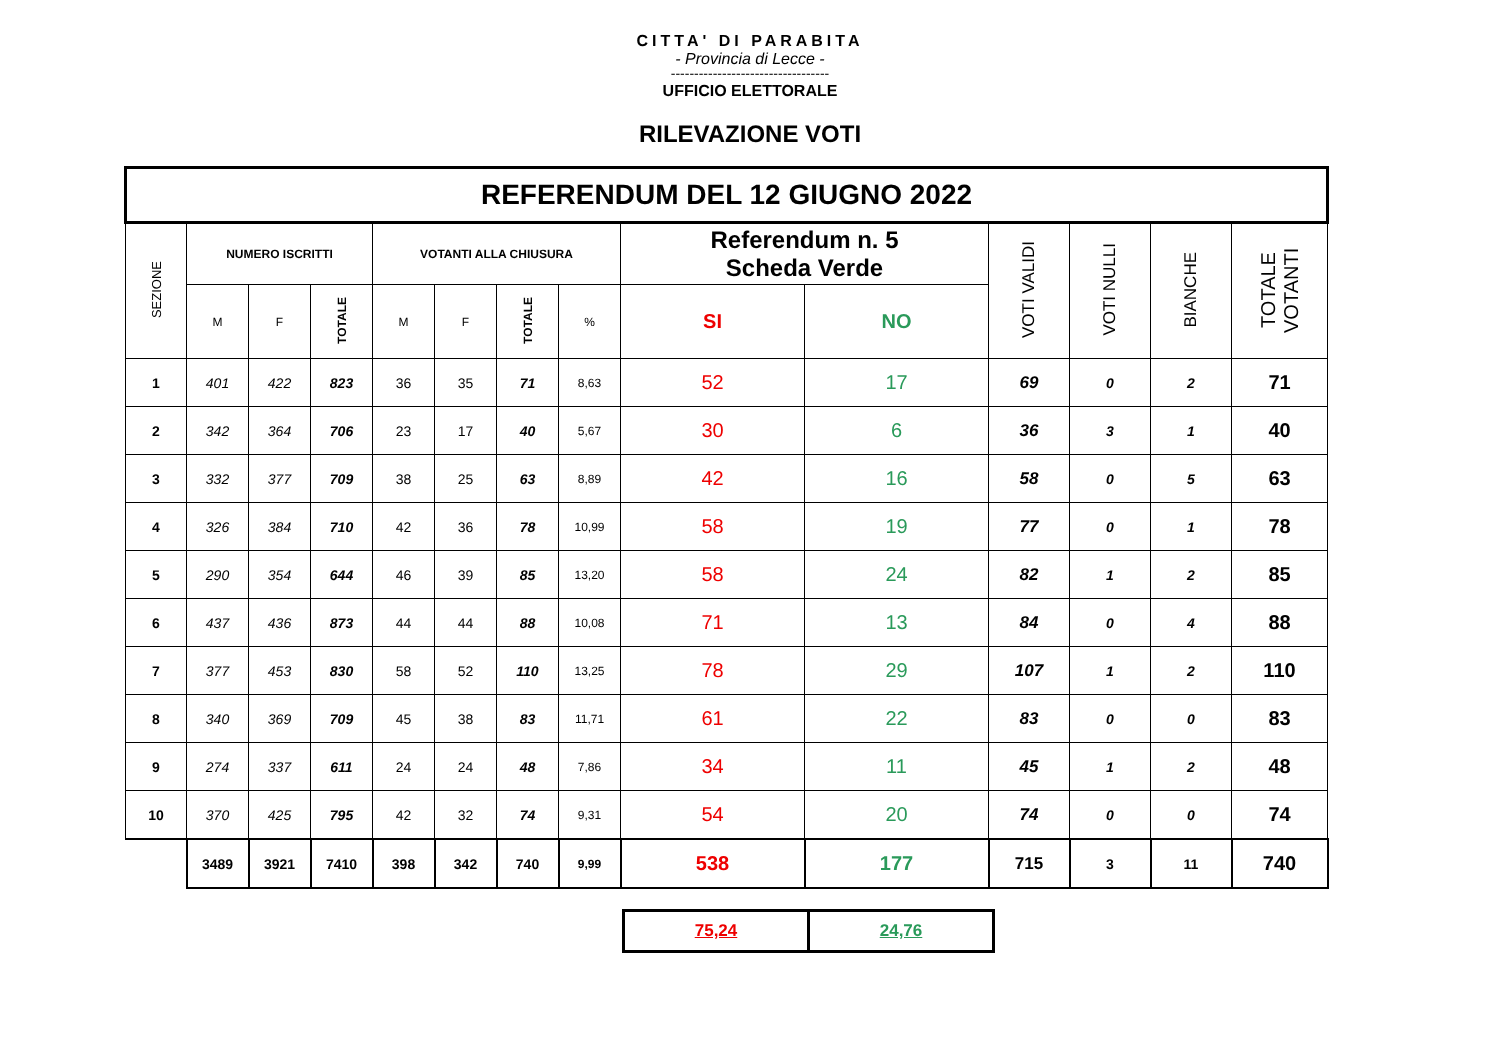CITTA' DI PARABITA
- Provincia di Lecce -
----------------------------------
UFFICIO ELETTORALE
RILEVAZIONE VOTI
| REFERENDUM DEL 12 GIUGNO 2022 | | | | | | | | | | | | | |
| SEZIONE | NUMERO ISCRITTI | | | VOTANTI ALLA CHIUSURA | | | | Referendum n. 5 Scheda Verde | | VOTI VALIDI | VOTI NULLI | BIANCHE | TOTALE VOTANTI |
| | M | F | TOTALE | M | F | TOTALE | % | SI | NO | | | | |
| 1 | 401 | 422 | 823 | 36 | 35 | 71 | 8,63 | 52 | 17 | 69 | 0 | 2 | 71 |
| 2 | 342 | 364 | 706 | 23 | 17 | 40 | 5,67 | 30 | 6 | 36 | 3 | 1 | 40 |
| 3 | 332 | 377 | 709 | 38 | 25 | 63 | 8,89 | 42 | 16 | 58 | 0 | 5 | 63 |
| 4 | 326 | 384 | 710 | 42 | 36 | 78 | 10,99 | 58 | 19 | 77 | 0 | 1 | 78 |
| 5 | 290 | 354 | 644 | 46 | 39 | 85 | 13,20 | 58 | 24 | 82 | 1 | 2 | 85 |
| 6 | 437 | 436 | 873 | 44 | 44 | 88 | 10,08 | 71 | 13 | 84 | 0 | 4 | 88 |
| 7 | 377 | 453 | 830 | 58 | 52 | 110 | 13,25 | 78 | 29 | 107 | 1 | 2 | 110 |
| 8 | 340 | 369 | 709 | 45 | 38 | 83 | 11,71 | 61 | 22 | 83 | 0 | 0 | 83 |
| 9 | 274 | 337 | 611 | 24 | 24 | 48 | 7,86 | 34 | 11 | 45 | 1 | 2 | 48 |
| 10 | 370 | 425 | 795 | 42 | 32 | 74 | 9,31 | 54 | 20 | 74 | 0 | 0 | 74 |
| | 3489 | 3921 | 7410 | 398 | 342 | 740 | 9,99 | 538 | 177 | 715 | 3 | 11 | 740 |
| 75,24 | 24,76 |